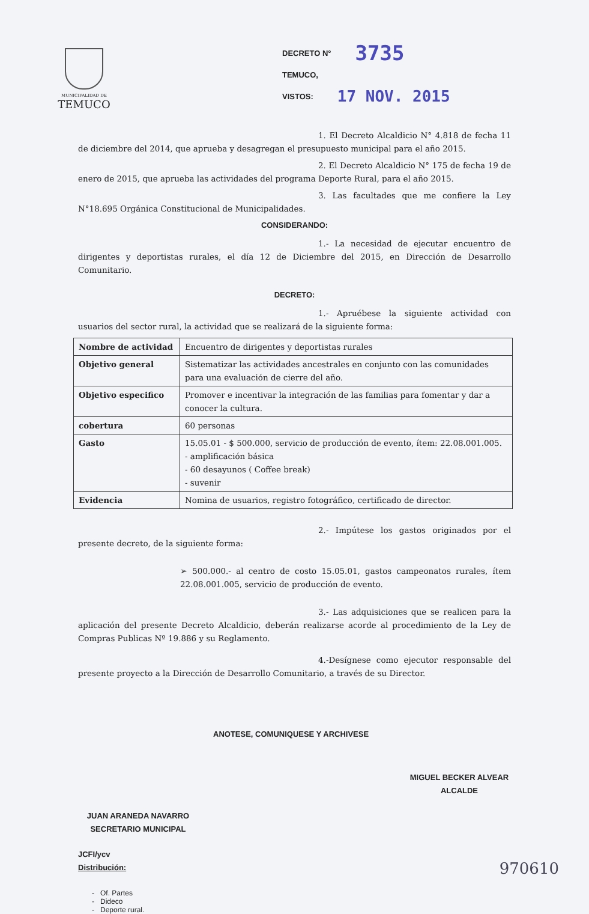MUNICIPALIDAD DE
TEMUCO
DECRETO N° 3735
TEMUCO,
VISTOS: 17 NOV. 2015
1. El Decreto Alcaldicio N° 4.818 de fecha 11 de diciembre del 2014, que aprueba y desagregan el presupuesto municipal para el año 2015.
2. El Decreto Alcaldicio N° 175 de fecha 19 de enero de 2015, que aprueba las actividades del programa Deporte Rural, para el año 2015.
3. Las facultades que me confiere la Ley N°18.695 Orgánica Constitucional de Municipalidades.
CONSIDERANDO:
1.- La necesidad de ejecutar encuentro de dirigentes y deportistas rurales, el día 12 de Diciembre del 2015, en Dirección de Desarrollo Comunitario.
DECRETO:
1.- Apruébese la siguiente actividad con usuarios del sector rural, la actividad que se realizará de la siguiente forma:
| Nombre de actividad | Encuentro de dirigentes y deportistas rurales |
| Objetivo general | Sistematizar las actividades ancestrales en conjunto con las comunidades para una evaluación de cierre del año. |
| Objetivo especifico | Promover e incentivar la integración de las familias para fomentar y dar a conocer la cultura. |
| cobertura | 60 personas |
| Gasto | 15.05.01 - $ 500.000, servicio de producción de evento, ítem: 22.08.001.005. - amplificación básica - 60 desayunos ( Coffee break) - suvenir |
| Evidencia | Nomina de usuarios, registro fotográfico, certificado de director. |
2.- Impútese los gastos originados por el presente decreto, de la siguiente forma:
➢ 500.000.- al centro de costo 15.05.01, gastos campeonatos rurales, ítem 22.08.001.005, servicio de producción de evento.
3.- Las adquisiciones que se realicen para la aplicación del presente Decreto Alcaldicio, deberán realizarse acorde al procedimiento de la Ley de Compras Publicas Nº 19.886 y su Reglamento.
4.-Desígnese como ejecutor responsable del presente proyecto a la Dirección de Desarrollo Comunitario, a través de su Director.
ANOTESE, COMUNIQUESE Y ARCHIVESE
MIGUEL BECKER ALVEAR
ALCALDE
JUAN ARANEDA NAVARRO
SECRETARIO MUNICIPAL
JCFI/ycv
Distribución:
- Of. Partes
- Dideco
- Deporte rural.
970610